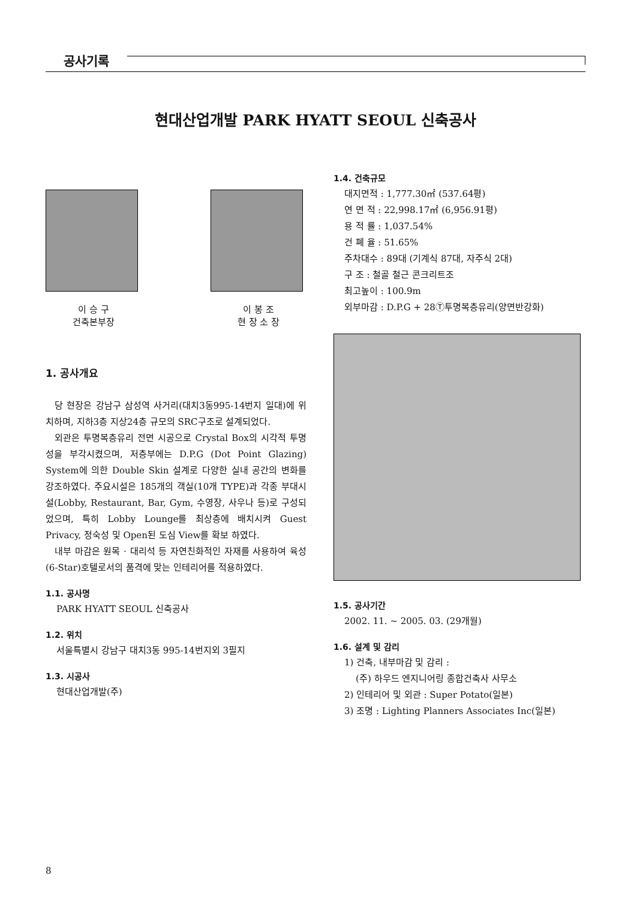공사기록
현대산업개발 PARK HYATT SEOUL 신축공사
이 승 구
건축본부장
이 봉 조
현 장 소 장
1. 공사개요
당 현장은 강남구 삼성역 사거리(대치3동995-14번지 일대)에 위치하며, 지하3층 지상24층 규모의 SRC구조로 설계되었다.
외관은 투명복층유리 전면 시공으로 Crystal Box의 시각적 투명성을 부각시켰으며, 저층부에는 D.P.G (Dot Point Glazing) System에 의한 Double Skin 설계로 다양한 실내 공간의 변화를 강조하였다. 주요시설은 185개의 객실(10개 TYPE)과 각종 부대시설(Lobby, Restaurant, Bar, Gym, 수영장, 사우나 등)로 구성되었으며, 특히 Lobby Lounge를 최상층에 배치시켜 Guest Privacy, 정숙성 및 Open된 도심 View를 확보 하였다.
내부 마감은 원목 · 대리석 등 자연친화적인 자재를 사용하여 육성(6-Star)호텔로서의 품격에 맞는 인테리어를 적용하였다.
1.1. 공사명
PARK HYATT SEOUL 신축공사
1.2. 위치
서울특별시 강남구 대치3동 995-14번지외 3필지
1.3. 시공사
현대산업개발(주)
1.4. 건축규모
대지면적 : 1,777.30㎡ (537.64평)
연 면 적 : 22,998.17㎡ (6,956.91평)
용 적 률 : 1,037.54%
건 폐 율 : 51.65%
주차대수 : 89대 (기계식 87대, 자주식 2대)
구 조 : 철골 철근 콘크리트조
최고높이 : 100.9m
외부마감 : D.P.G + 28Ⓣ투명복층유리(양면반강화)
1.5. 공사기간
2002. 11. ~ 2005. 03. (29개월)
1.6. 설계 및 감리
1) 건축, 내부마감 및 감리 :
(주) 하우드 엔지니어링 종합건축사 사무소
2) 인테리어 및 외관 : Super Potato(일본)
3) 조명 : Lighting Planners Associates Inc(일본)
8